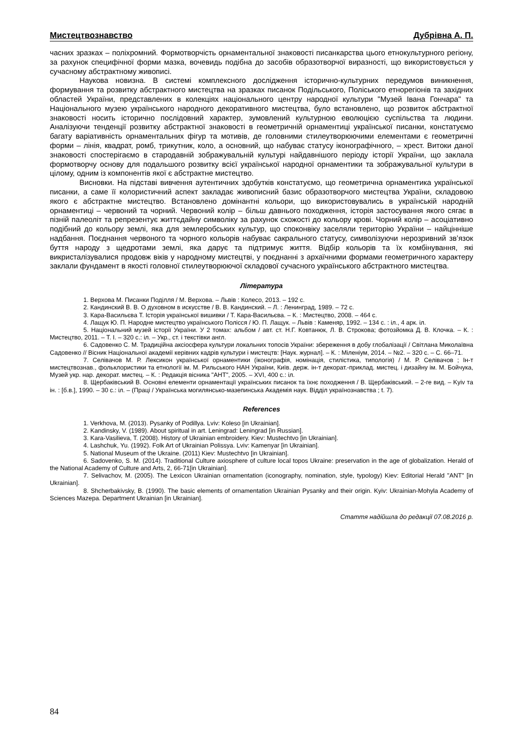Мистецтвознавство Дубрівна А. П.
часних зразках – поліхромний. Формотворчість орнаментальної знаковості писанкарства цього етнокультурного регіону, за рахунок специфічної форми мазка, вочевидь подібна до засобів образотворчої виразності, що використовується у сучасному абстрактному живописі.
Наукова новизна. В системі комплексного дослідження історично-культурних передумов виникнення, формування та розвитку абстрактного мистецтва на зразках писанок Подільського, Поліського етнорегіонів та західних областей України, представлених в колекціях національного центру народної культури "Музей Івана Гончара" та Національного музею українського народного декоративного мистецтва, було встановлено, що розвиток абстрактної знаковості носить історично послідовний характер, зумовлений культурною еволюцією суспільства та людини. Аналізуючи тенденції розвитку абстрактної знаковості в геометричній орнаментиці української писанки, констатуємо багату варіативність орнаментальних фігур та мотивів, де головними стилеутворюючими елементами є геометричні форми – лінія, квадрат, ромб, трикутник, коло, а основний, що набуває статусу іконографічного, – хрест. Витоки даної знаковості спостерігаємо в стародавній зображувальній культурі найдавнішого періоду історії України, що заклала формотворчу основу для подальшого розвитку всієї української народної орнаментики та зображувальної культури в цілому, одним із компонентів якої є абстрактне мистецтво.
Висновки. На підставі вивчення аутентичних здобутків констатуємо, що геометрична орнаментика української писанки, а саме її колористичний аспект закладає живописний базис образотворчого мистецтва України, складовою якого є абстрактне мистецтво. Встановлено домінантні кольори, що використовувались в українській народній орнаментиці – червоний та чорний. Червоний колір – більш давнього походження, історія застосування якого сягає в пізній палеоліт та репрезентує життєдайну символіку за рахунок схожості до кольору крові. Чорний колір – асоціативно подібний до кольору землі, яка для землеробських культур, що споконвіку заселяли територію України – найцінніше надбання. Поєднання червоного та чорного кольорів набуває сакрального статусу, символізуючи нерозривний зв’язок буття народу з щедротами землі, яка дарує та підтримує життя. Відбір кольорів та їх комбінування, які викристалізувалися продовж віків у народному мистецтві, у поєднанні з архаїчними формами геометричного характеру заклали фундамент в якості головної стилеутворюючої складової сучасного українського абстрактного мистецтва.
Література
1. Верхова М. Писанки Поділля / М. Верхова. – Львів : Колесо, 2013. – 192 с.
2. Кандинский В. В. О духовном в искусстве / В. В. Кандинский. – Л. : Ленинград, 1989. – 72 с.
3. Кара-Васильєва Т. Історія української вишивки / Т. Кара-Васильєва. – К. : Мистецтво, 2008. – 464 с.
4. Лащук Ю. П. Народне мистецтво українського Полісся / Ю. П. Лащук. – Львів : Каменяр, 1992. – 134 с. : іл., 4 арк. іл.
5. Національний музей історії України. У 2 томах: альбом / авт. ст. Н.Г. Ковтанюк, Л. В. Строкова; фотозйомка Д. В. Клочка. – К. : Мистецтво, 2011. – Т. І. – 320 с.: іл. – Укр., ст. і текстівки англ.
6. Садовенко С. М. Традиційна аксіосфера культури локальних топосів України: збереження в добу глобалізації / Світлана Миколаївна Садовенко // Вісник Національної академії керівних кадрів культури і мистецтв: [Наук. журнал]. – К. : Міленіум, 2014. – №2. – 320 с. – С. 66–71.
7. Селівачов М. Р. Лексикон української орнаментики (іконографія, номінація, стилістика, типологія) / М. Р. Селівачов ; Ін-т мистецтвознав., фольклористики та етнології ім. М. Рильського НАН України, Київ. держ. ін-т декорат.-приклад. мистец. і дизайну ім. М. Бойчука, Музей укр. нар. декорат. мистец. – К. : Редакція вісника "АНТ", 2005. – XVI, 400 с.: іл.
8. Щербаківський В. Основні елементи орнаментації українських писанок та їхнє походження / В. Щербаківський. – 2-ге вид. – Kyiv та ін. : [б.в.], 1990. – 30 с.: іл. – (Праці / Українська могилянсько-мазепинська Академія наук. Відділ українознавства ; t. 7).
References
1. Verkhova, M. (2013). Pysanky of Podillya. Lviv: Koleso [in Ukrainian].
2. Kandinsky, V. (1989). About spiritual in art. Leningrad: Leningrad [in Russian].
3. Kara-Vasilieva, T. (2008). History of Ukrainian embroidery. Kiev: Mustechtvo [in Ukrainian].
4. Lashchuk, Yu. (1992). Folk Art of Ukrainian Polissya. Lviv: Kamenyar [in Ukrainian].
5. National Museum of the Ukraine. (2011) Kiev: Mustechtvo [in Ukrainian].
6. Sadovenko, S. M. (2014). Traditional Culture axiosphere of culture local topos Ukraine: preservation in the age of globalization. Herald of the National Academy of Culture and Arts, 2, 66-71[in Ukrainian].
7. Selivachov, M. (2005). The Lexicon Ukrainian ornamentation (iconography, nomination, style, typology) Kiev: Editorial Herald "ANT" [in Ukrainian].
8. Shcherbakivsky, B. (1990). The basic elements of ornamentation Ukrainian Pysanky and their origin. Kyiv: Ukrainian-Mohyla Academy of Sciences Mazepa. Department Ukrainian [in Ukrainian].
Стаття надійшла до редакції 07.08.2016 р.
84